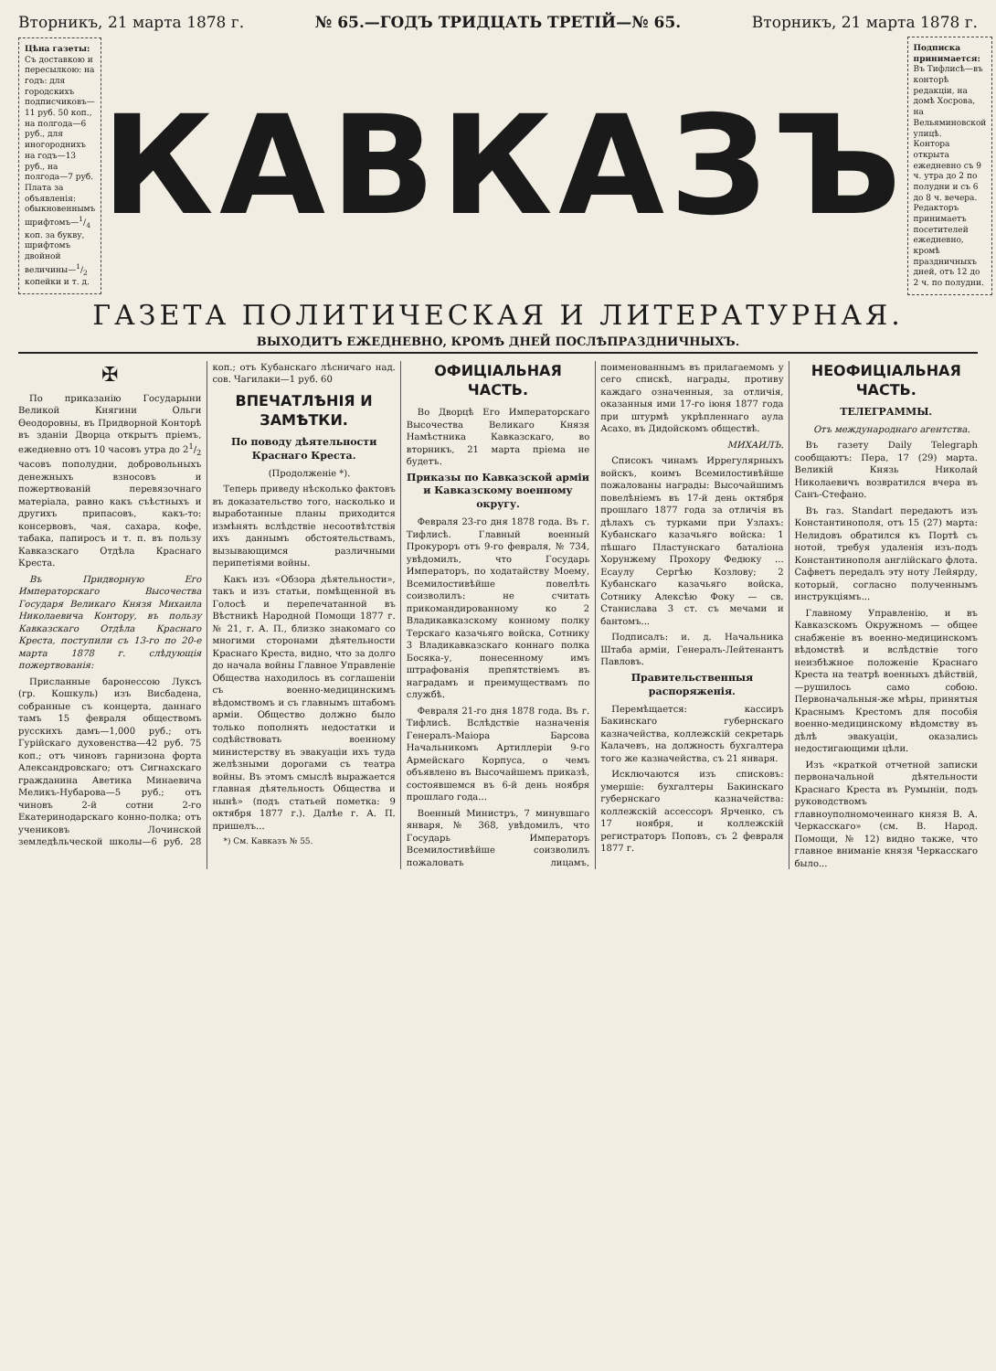Вторникъ, 21 марта 1878 г. № 65.—ГОДЪ ТРИДЦАТЬ ТРЕТІЙ—№ 65. Вторникъ, 21 марта 1878 г.
Цѣна газеты:
Съ доставкою и пересылкою: на годъ: для городскихъ подписчиковъ—11 руб. 50 коп., на полгода—6 руб., для иногороднихъ на годъ—13 руб., на полгода—7 руб.
Плата за объявленія: обыкновеннымъ шрифтомъ—1/4 коп. за букву, шрифтомъ двойной величины—1/2 копейки и т. д.
КАВКАЗЪ
Подписка принимается:
Въ Тифлисѣ—въ конторѣ редакціи, на домѣ Хосрова, на Вельяминовской улицѣ.
Контора открыта ежедневно съ 9 ч. утра до 2 по полудни и съ 6 до 8 ч. вечера.
Редакторъ принимаетъ посетителей ежедневно, кромѣ праздничныхъ дней, отъ 12 до 2 ч. по полудни.
ГАЗЕТА ПОЛИТИЧЕСКАЯ И ЛИТЕРАТУРНАЯ.
ВЫХОДИТЪ ЕЖЕДНЕВНО, КРОМѢ ДНЕЙ ПОСЛѢПРАЗДНИЧНЫХЪ.
✠
По приказанію Государыни Великой Княгини Ольги Ѳеодоровны, въ Придворной Конторѣ въ зданіи Дворца открытъ пріемъ, ежедневно отъ 10 часовъ утра до 21/2 часовъ пополудни, добровольныхъ денежныхъ взносовъ и пожертвованій перевязочнаго матеріала, равно какъ съѣстныхъ и другихъ припасовъ, какъ-то: консервовъ, чая, сахара, кофе, табака, папиросъ и т. п. въ пользу Кавказскаго Отдѣла Краснаго Креста.
Въ Придворную Его Императорскаго Высочества Государя Великаго Князя Михаила Николаевича Контору, въ пользу Кавказскаго Отдѣла Краснаго Креста, поступили съ 13-го по 20-е марта 1878 г. слѣдующія пожертвованія:
Присланные баронессою Луксъ (гр. Кошкуль) изъ Висбадена, собранные съ концерта, даннаго тамъ 15 февраля обществомъ русскихъ дамъ—1,000 руб.; отъ Гурійскаго духовенства—42 руб. 75 коп.; отъ чиновъ гарнизона форта Александровскаго; отъ Сигнахскаго гражданина Аветика Минаевича Меликъ-Нубарова—5 руб.; отъ чиновъ 2-й сотни 2-го Екатеринодарскаго конно-полка; отъ учениковъ Лочинской земледѣльческой школы—6 руб. 28 коп.; отъ Кубанскаго лѣсничаго над. сов. Чагилаки—1 руб. 60
ВПЕЧАТЛѢНІЯ И ЗАМѢТКИ.
По поводу дѣятельности Краснаго Креста.
(Продолженіе *).
Теперь приведу нѣсколько фактовъ въ доказательство того, насколько и выработанные планы приходится измѣнять вслѣдствіе несоотвѣтствія ихъ даннымъ обстоятельствамъ, вызывающимся различными перипетіями войны.
Какъ изъ «Обзора дѣятельности», такъ и изъ статьи, помѣщенной въ Голосѣ и перепечатанной въ Вѣстникѣ Народной Помощи 1877 г. № 21, г. А. П., близко знакомаго со многими сторонами дѣятельности Краснаго Креста, видно, что за долго до начала войны Главное Управленіе Общества находилось въ соглашеніи съ военно-медицинскимъ вѣдомствомъ и съ главнымъ штабомъ арміи. Общество должно было только пополнять недостатки и содѣйствовать военному министерству въ эвакуаціи ихъ туда желѣзными дорогами съ театра войны. Въ этомъ смыслѣ выражается главная дѣятельность Общества и нынѣ» (подъ статьей пометка: 9 октября 1877 г.). Далѣе г. А. П. пришелъ...
*) См. Кавказъ № 55.
ОФИЦІАЛЬНАЯ ЧАСТЬ.
Во Дворцѣ Его Императорскаго Высочества Великаго Князя Намѣстника Кавказскаго, во вторникъ, 21 марта пріема не будетъ.
Приказы по Кавказской арміи и Кавказскому военному округу.
Февраля 23-го дня 1878 года. Въ г. Тифлисѣ. Главный военный Прокуроръ отъ 9-го февраля, № 734, увѣдомилъ, что Государь Императоръ, по ходатайству Моему, Всемилостивѣйше повелѣть соизволилъ: не считать прикомандированному ко 2 Владикавказскому конному полку Терскаго казачьяго войска, Сотнику 3 Владикавказскаго коннаго полка Босяка-у, понесенному имъ штрафованія препятствіемъ въ наградамъ и преимуществамъ по службѣ.
Февраля 21-го дня 1878 года. Въ г. Тифлисѣ. Вслѣдствіе назначенія Генералъ-Маіора Барсова Начальникомъ Артиллеріи 9-го Армейскаго Корпуса, о чемъ объявлено въ Высочайшемъ приказѣ, состоявшемся въ 6-й день ноября прошлаго года...
Военный Министръ, 7 минувшаго января, № 368, увѣдомилъ, что Государь Императоръ Всемилостивѣйше соизволилъ пожаловать лицамъ, поименованнымъ въ прилагаемомъ у сего спискѣ, награды, противу каждаго означенныя, за отличія, оказанныя ими 17-го іюня 1877 года при штурмѣ укрѣпленнаго аула Асахо, въ Дидойскомъ обществѣ.
МИХАИЛЪ.
Списокъ чинамъ Иррегулярныхъ войскъ, коимъ Всемилостивѣйше пожалованы награды: Высочайшимъ повелѣніемъ въ 17-й день октября прошлаго 1877 года за отличія въ дѣлахъ съ турками при Узлахъ: Кубанскаго казачьяго войска: 1 пѣшаго Пластунскаго баталіона Хорунжему Прохору Федюку ... Есаулу Сергѣю Козлову; 2 Кубанскаго казачьяго войска, Сотнику Алексѣю Фоку — св. Станислава 3 ст. съ мечами и бантомъ...
Подписалъ: и. д. Начальника Штаба арміи, Генералъ-Лейтенантъ Павловъ.
Правительственныя распоряженія.
Перемѣщается: кассиръ Бакинскаго губернскаго казначейства, коллежскій секретарь Калачевъ, на должность бухгалтера того же казначейства, съ 21 января.
Исключаются изъ списковъ: умершіе: бухгалтеры Бакинскаго губернскаго казначейства: коллежскій ассессоръ Ярченко, съ 17 ноября, и коллежскій регистраторъ Поповъ, съ 2 февраля 1877 г.
НЕОФИЦІАЛЬНАЯ ЧАСТЬ.
ТЕЛЕГРАММЫ.
Отъ международнаго агентства.
Въ газету Daily Telegraph сообщаютъ: Пера, 17 (29) марта. Великій Князь Николай Николаевичъ возвратился вчера въ Санъ-Стефано.
Въ газ. Standart передаютъ изъ Константинополя, отъ 15 (27) марта: Нелидовъ обратился къ Портѣ съ нотой, требуя удаленія изъ-подъ Константинополя англійскаго флота. Сафветъ передалъ эту ноту Лейярду, который, согласно полученнымъ инструкціямъ...
Главному Управленію, и въ Кавказскомъ Окружномъ — общее снабженіе въ военно-медицинскомъ вѣдомствѣ и вслѣдствіе того неизбѣжное положеніе Краснаго Креста на театрѣ военныхъ дѣйствій,—рушилось само собою. Первоначальныя-же мѣры, принятыя Краснымъ Крестомъ для пособія военно-медицинскому вѣдомству въ дѣлѣ эвакуаціи, оказались недостигающими цѣли.
Изъ «краткой отчетной записки первоначальной дѣятельности Краснаго Креста въ Румыніи, подъ руководствомъ главноуполномоченнаго князя В. А. Черкасскаго» (см. В. Народ. Помощи, № 12) видно также, что главное вниманіе князя Черкасскаго было...